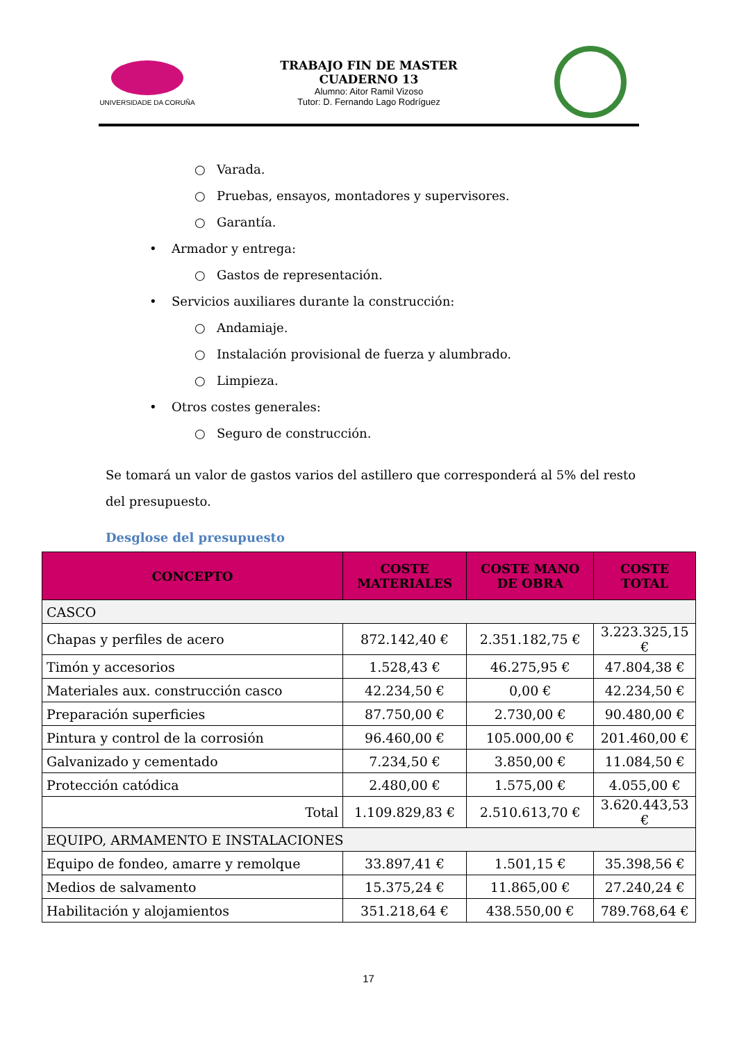UNIVERSIDADE DA CORUÑA
TRABAJO FIN DE MASTER
CUADERNO 13
Alumno: Aitor Ramil Vizoso
Tutor: D. Fernando Lago Rodríguez
○ Varada.
○ Pruebas, ensayos, montadores y supervisores.
○ Garantía.
• Armador y entrega:
○ Gastos de representación.
• Servicios auxiliares durante la construcción:
○ Andamiaje.
○ Instalación provisional de fuerza y alumbrado.
○ Limpieza.
• Otros costes generales:
○ Seguro de construcción.
Se tomará un valor de gastos varios del astillero que corresponderá al 5% del resto del presupuesto.
Desglose del presupuesto
| CONCEPTO | COSTE MATERIALES | COSTE MANO DE OBRA | COSTE TOTAL |
| --- | --- | --- | --- |
| CASCO | | | |
| Chapas y perfiles de acero | 872.142,40 € | 2.351.182,75 € | 3.223.325,15 € |
| Timón y accesorios | 1.528,43 € | 46.275,95 € | 47.804,38 € |
| Materiales aux. construcción casco | 42.234,50 € | 0,00 € | 42.234,50 € |
| Preparación superficies | 87.750,00 € | 2.730,00 € | 90.480,00 € |
| Pintura y control de la corrosión | 96.460,00 € | 105.000,00 € | 201.460,00 € |
| Galvanizado y cementado | 7.234,50 € | 3.850,00 € | 11.084,50 € |
| Protección catódica | 2.480,00 € | 1.575,00 € | 4.055,00 € |
| Total | 1.109.829,83 € | 2.510.613,70 € | 3.620.443,53 € |
| EQUIPO, ARMAMENTO E INSTALACIONES | | | |
| Equipo de fondeo, amarre y remolque | 33.897,41 € | 1.501,15 € | 35.398,56 € |
| Medios de salvamento | 15.375,24 € | 11.865,00 € | 27.240,24 € |
| Habilitación y alojamientos | 351.218,64 € | 438.550,00 € | 789.768,64 € |
17